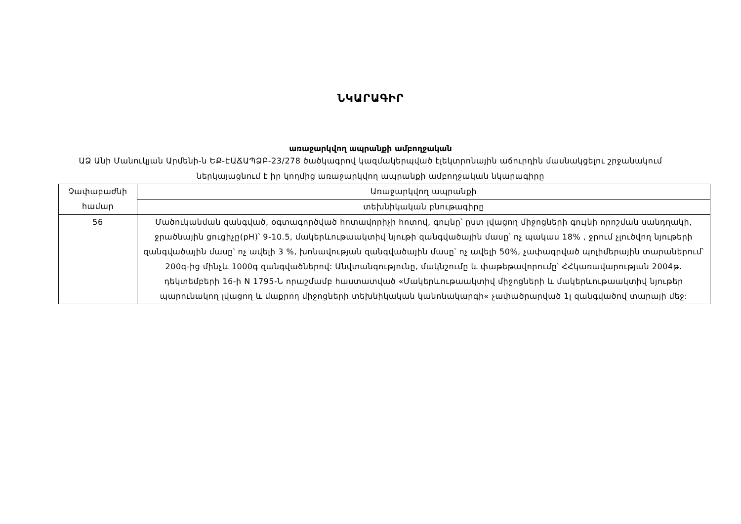ՆԿԱՐԱԳԻՐ
առաջարկվող ապրանքի ամբողջական
ԱՁ Անի Մանուկյան Արմենի-ն ԵՔ-ԷԱՃԱՊՁԲ-23/278 ծածկագրով կազմակերպված էլեկտրոնային աճուրդին մասնակցելու շրջանակում ներկայացնում է իր կողմից առաջարկվող ապրանքի ամբողջական նկարագիրը
| Չափաբաժնի համար | Առաջարկվող ապրանքի |
| --- | --- |
| | տեխնիկական բնութագիրը |
| 56 | Մածուկանման զանգված, օգտագործված հոտավորիչի հոտով, գույնը՝ ըստ լվացող միջոցների գույնի որոշման սանդղակի, ջրածնային ցուցիչը(pH)՝ 9-10.5, մակերևութաակտիվ նյութի զանգվածային մասը՝ ոչ պակաս 18% , ջրում չլուծվող նյութերի զանգվածային մասը՝ ոչ ավելի 3 %, խոնավության զանգվածային մասը՝ ոչ ավելի 50%, չափագրված պոլիմերային տարաներում՝ 200գ-ից մինչև 1000գ զանգվածներով: Անվտանգությունը, մակնշումը և փաթեթավորումը՝ ՀՀկառավարության 2004թ. դեկտեմբերի 16-ի N 1795-Ն որաշմամբ հաստատված «Մակերևութաակտիվ միջոցների և մակերևութաակտիվ նյութեր պարունակող լվացող և մաքրող միջոցների տեխնիկական կանոնակարգի« չափածրարված 1լ զանգվածով տարայի մեջ: |